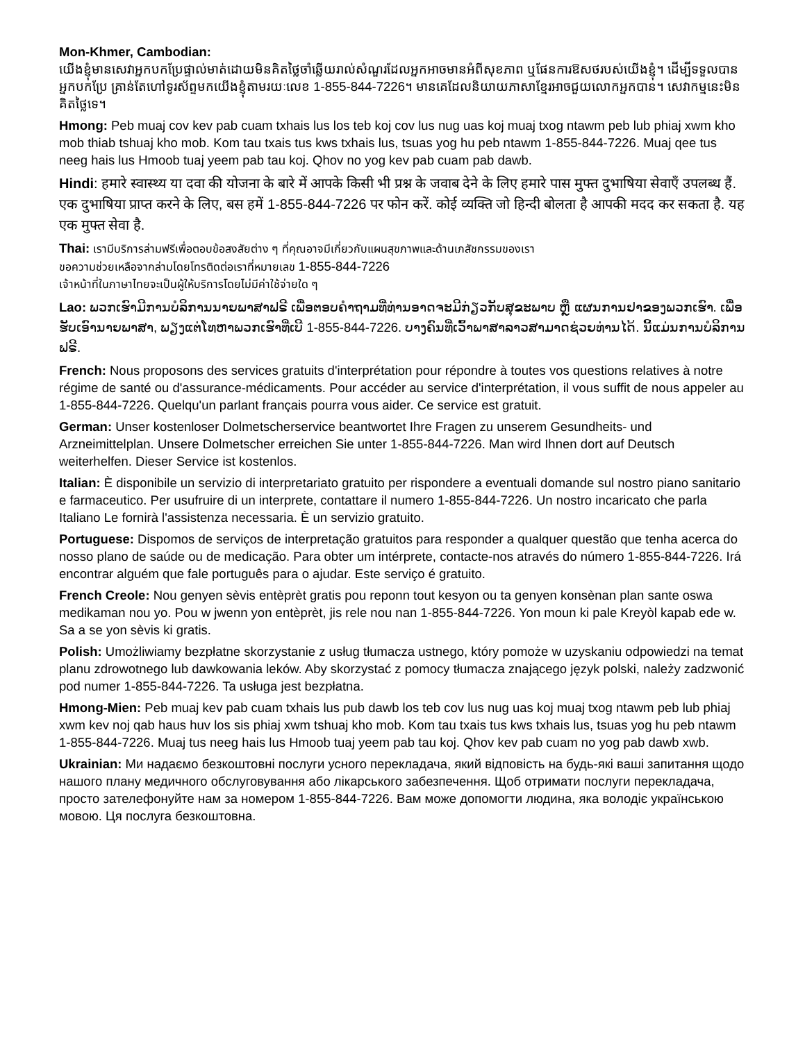Mon-Khmer, Cambodian:
យើងខ្ញុំមានសេវាអ្នកបកប្រែផ្ទាល់មាត់ដោយមិនគិតថ្លៃចាំឆ្លើយរាល់សំណួរដែលអ្នកអាចមានអំពីសុខភាព ឬផែនការឱសថរបស់យើងខ្ញុំ។ ដើម្បីទទួលបានអ្នកបកប្រែ គ្រាន់តែហៅទូរស័ព្ទមកយើងខ្ញុំតាមរយៈលេខ 1-855-844-7226។ មានគេដែលនិយាយភាសាខ្មែរអាចជួយលោកអ្នកបាន។ សេវាកម្មនេះមិនគិតថ្លៃទេ។
Hmong: Peb muaj cov kev pab cuam txhais lus los teb koj cov lus nug uas koj muaj txog ntawm peb lub phiaj xwm kho mob thiab tshuaj kho mob. Kom tau txais tus kws txhais lus, tsuas yog hu peb ntawm 1-855-844-7226. Muaj qee tus neeg hais lus Hmoob tuaj yeem pab tau koj. Qhov no yog kev pab cuam pab dawb.
Hindi: हमारे स्वास्थ्य या दवा की योजना के बारे में आपके किसी भी प्रश्न के जवाब देने के लिए हमारे पास मुफ्त दुभाषिया सेवाएँ उपलब्ध हैं. एक दुभाषिया प्राप्त करने के लिए, बस हमें 1-855-844-7226 पर फोन करें. कोई व्यक्ति जो हिन्दी बोलता है आपकी मदद कर सकता है. यह एक मुफ्त सेवा है.
Thai: เรามีบริการล่ามฟรีเพื่อตอบข้อสงสัยต่าง ๆ ที่คุณอาจมีเกี่ยวกับแผนสุขภาพและด้านเภสัชกรรมของเรา
ขอความช่วยเหลือจากล่ามโดยโทรติดต่อเราที่หมายเลข 1-855-844-7226
เจ้าหน้าที่ในภาษาไทยจะเป็นผู้ให้บริการโดยไม่มีค่าใช้จ่ายใด ๆ
Lao: ພວກເຮົາມີການບໍລິການນາຍພາສາຟຣີ ເພື່ອຕອບຄຳຖາມທີ່ທ່ານອາດຈະມີກ່ຽວກັບສຸຂະພາບ ຫຼື ແຜນການຢາຂອງພວກເຮົາ. ເພື່ອຮັບເອົານາຍພາສາ, ພຽງແຕ່ໂທຫາພວກເຮົາທີ່ເບີ 1-855-844-7226. ບາງຄົນທີ່ເວົ້າພາສາລາວສາມາດຊ່ວຍທ່ານໄດ້. ນີ້ແມ່ນການບໍລິການຟຣີ.
French: Nous proposons des services gratuits d'interprétation pour répondre à toutes vos questions relatives à notre régime de santé ou d'assurance-médicaments. Pour accéder au service d'interprétation, il vous suffit de nous appeler au 1-855-844-7226. Quelqu'un parlant français pourra vous aider. Ce service est gratuit.
German: Unser kostenloser Dolmetscherservice beantwortet Ihre Fragen zu unserem Gesundheits- und Arzneimittelplan. Unsere Dolmetscher erreichen Sie unter 1-855-844-7226. Man wird Ihnen dort auf Deutsch weiterhelfen. Dieser Service ist kostenlos.
Italian: È disponibile un servizio di interpretariato gratuito per rispondere a eventuali domande sul nostro piano sanitario e farmaceutico. Per usufruire di un interprete, contattare il numero 1-855-844-7226. Un nostro incaricato che parla Italiano Le fornirà l'assistenza necessaria. È un servizio gratuito.
Portuguese: Dispomos de serviços de interpretação gratuitos para responder a qualquer questão que tenha acerca do nosso plano de saúde ou de medicação. Para obter um intérprete, contacte-nos através do número 1-855-844-7226. Irá encontrar alguém que fale português para o ajudar. Este serviço é gratuito.
French Creole: Nou genyen sèvis entèprèt gratis pou reponn tout kesyon ou ta genyen konsènan plan sante oswa medikaman nou yo. Pou w jwenn yon entèprèt, jis rele nou nan 1-855-844-7226. Yon moun ki pale Kreyòl kapab ede w. Sa a se yon sèvis ki gratis.
Polish: Umożliwiamy bezpłatne skorzystanie z usług tłumacza ustnego, który pomoże w uzyskaniu odpowiedzi na temat planu zdrowotnego lub dawkowania leków. Aby skorzystać z pomocy tłumacza znającego język polski, należy zadzwonić pod numer 1-855-844-7226. Ta usługa jest bezpłatna.
Hmong-Mien: Peb muaj kev pab cuam txhais lus pub dawb los teb cov lus nug uas koj muaj txog ntawm peb lub phiaj xwm kev noj qab haus huv los sis phiaj xwm tshuaj kho mob. Kom tau txais tus kws txhais lus, tsuas yog hu peb ntawm 1-855-844-7226. Muaj tus neeg hais lus Hmoob tuaj yeem pab tau koj. Qhov kev pab cuam no yog pab dawb xwb.
Ukrainian: Ми надаємо безкоштовні послуги усного перекладача, який відповість на будь-які ваші запитання щодо нашого плану медичного обслуговування або лікарського забезпечення. Щоб отримати послуги перекладача, просто зателефонуйте нам за номером 1-855-844-7226. Вам може допомогти людина, яка володіє українською мовою. Ця послуга безкоштовна.